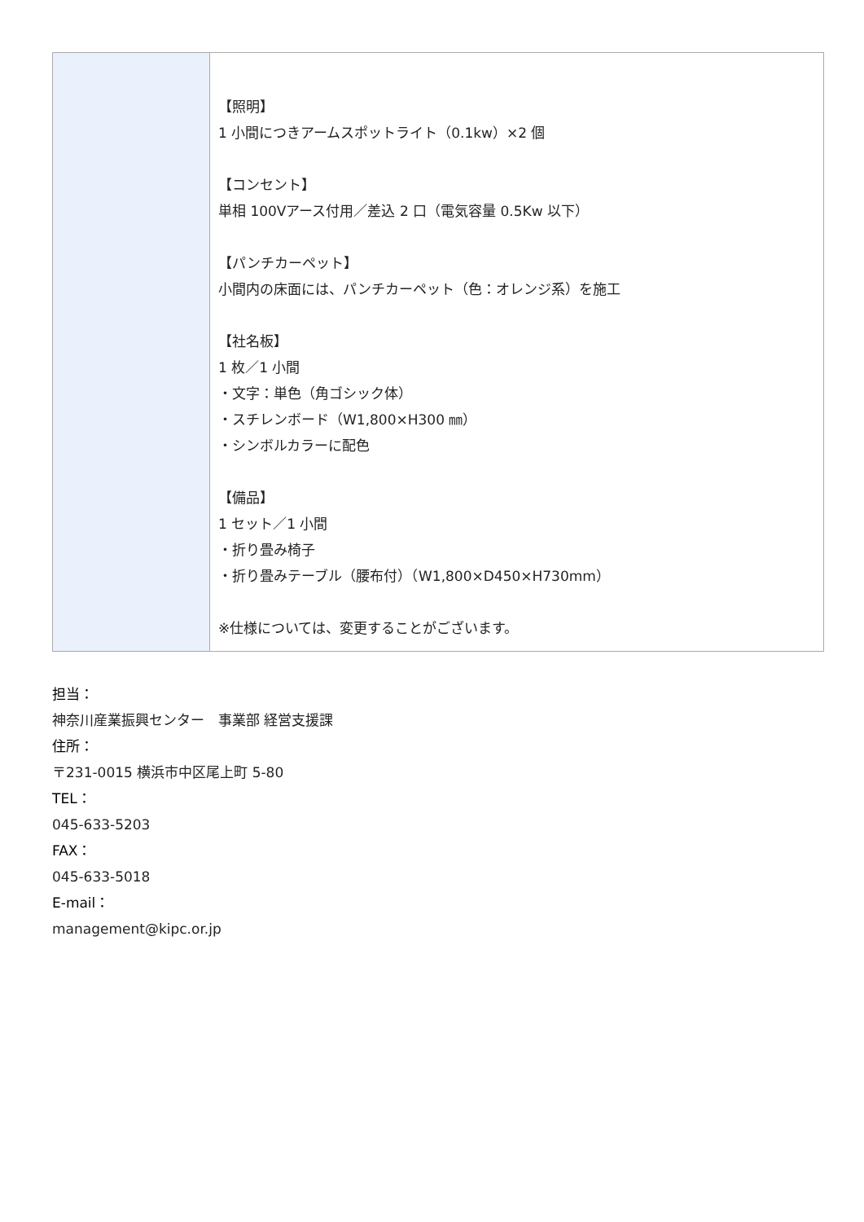| | 【照明】 1 小間につきアームスポットライト（0.1kw）×2 個 【コンセント】 単相 100Vアース付用／差込 2 口（電気容量 0.5Kw 以下） 【パンチカーペット】 小間内の床面には、パンチカーペット（色：オレンジ系）を施工 【社名板】 1 枚／1 小間 ・文字：単色（角ゴシック体） ・スチレンボード（W1,800×H300 ㎜） ・シンボルカラーに配色 【備品】 1 セット／1 小間 ・折り畳み椅子 ・折り畳みテーブル（腰布付）（W1,800×D450×H730mm） ※仕様については、変更することがございます。 |
担当：
神奈川産業振興センター　事業部 経営支援課
住所：
〒231-0015 横浜市中区尾上町 5-80
TEL：
045-633-5203
FAX：
045-633-5018
E-mail：
management@kipc.or.jp